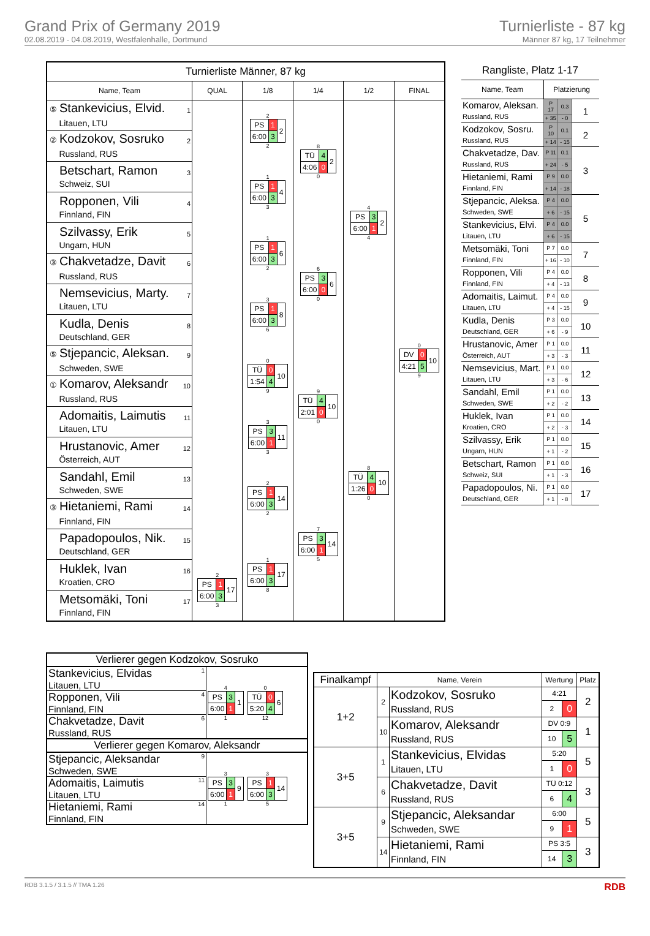Grand Prix of Germany 2019
02.08.2019 - 04.08.2019, Westfalenhalle, Dortmund
Turnierliste - 87 kg
Männer 87 kg, 17 Teilnehmer
| Turnierliste Männer, 87 kg | | | | | |
| --- | --- | --- | --- | --- | --- |
| Name, Team | QUAL | 1/8 | 1/4 | 1/2 | FINAL |
| ⑤ Stankevicius, Elvid. 1 Litauen, LTU | | 2 / PS / 1 / 2 / / 6:00 / 3 / / 2 | 8 / TÜ / 4 / 2 / / 4:06 / 0 / / 0 | 4 / PS / 3 / 2 / / 6:00 / 1 / / 4 | 0 / DV / 0 / 10 / / 4:21 / 5 / / 9 |
| ② Kodzokov, Sosruko 2 Russland, RUS | | | | | |
| Betschart, Ramon 3 Schweiz, SUI | | 1 / PS / 1 / 4 / / 6:00 / 3 / / 3 | | | |
| Ropponen, Vili 4 Finnland, FIN | | | | | |
| Szilvassy, Erik 5 Ungarn, HUN | | 1 / PS / 1 / 6 / / 6:00 / 3 / / 2 | 6 / PS / 3 / 6 / / 6:00 / 0 / / 0 | | |
| ③ Chakvetadze, Davit 6 Russland, RUS | | | | | |
| Nemsevicius, Marty. 7 Litauen, LTU | | 3 / PS / 1 / 8 / / 6:00 / 3 / / 6 | | | |
| Kudla, Denis 8 Deutschland, GER | | | | | |
| ⑤ Stjepancic, Aleksan. 9 Schweden, SWE | | 0 / TÜ / 0 / 10 / / 1:54 / 4 / / 9 | 9 / TÜ / 4 / 10 / / 2:01 / 0 / / 0 | 8 / TÜ / 4 / 10 / / 1:26 / 0 / / 0 | |
| ① Komarov, Aleksandr 10 Russland, RUS | | | | | |
| Adomaitis, Laimutis 11 Litauen, LTU | | 3 / PS / 3 / 11 / / 6:00 / 1 / / 3 | | | |
| Hrustanovic, Amer 12 Österreich, AUT | | | | | |
| Sandahl, Emil 13 Schweden, SWE | | 2 / PS / 1 / 14 / / 6:00 / 3 / / 2 | 7 / PS / 3 / 14 / / 6:00 / 1 / / 5 | | |
| ③ Hietaniemi, Rami 14 Finnland, FIN | | | | | |
| Papadopoulos, Nik. 15 Deutschland, GER | | 1 / PS / 1 / 17 / / 6:00 / 3 / / 8 | | | |
| Huklek, Ivan 16 Kroatien, CRO | 2 / PS / 1 / 17 / / 6:00 / 3 / / 3 | | | | |
| Metsomäki, Toni 17 Finnland, FIN | | | | | |
| Rangliste, Platz 1-17 | | | |
| --- | --- | --- | --- |
| Name, Team | Platzierung | | |
| Komarov, Aleksan. Russland, RUS | P 17 | 0.3 | 1 |
| | + 35 | - 0 | |
| Kodzokov, Sosru. Russland, RUS | P 10 | 0.1 | 2 |
| | + 14 | - 15 | |
| Chakvetadze, Dav. Russland, RUS | P 11 | 0.1 | 3 |
| | + 24 | - 5 | |
| Hietaniemi, Rami Finnland, FIN | P 9 | 0.0 | |
| | + 14 | - 18 | |
| Stjepancic, Aleksa. Schweden, SWE | P 4 | 0.0 | 5 |
| | + 6 | - 15 | |
| Stankevicius, Elvi. Litauen, LTU | P 4 | 0.0 | |
| | + 6 | - 15 | |
| Metsomäki, Toni Finnland, FIN | P 7 | 0.0 | 7 |
| | + 16 | - 10 | |
| Ropponen, Vili Finnland, FIN | P 4 | 0.0 | 8 |
| | + 4 | - 13 | |
| Adomaitis, Laimut. Litauen, LTU | P 4 | 0.0 | 9 |
| | + 4 | - 15 | |
| Kudla, Denis Deutschland, GER | P 3 | 0.0 | 10 |
| | + 6 | - 9 | |
| Hrustanovic, Amer Österreich, AUT | P 1 | 0.0 | 11 |
| | + 3 | - 3 | |
| Nemsevicius, Mart. Litauen, LTU | P 1 | 0.0 | 12 |
| | + 3 | - 6 | |
| Sandahl, Emil Schweden, SWE | P 1 | 0.0 | 13 |
| | + 2 | - 2 | |
| Huklek, Ivan Kroatien, CRO | P 1 | 0.0 | 14 |
| | + 2 | - 3 | |
| Szilvassy, Erik Ungarn, HUN | P 1 | 0.0 | 15 |
| | + 1 | - 2 | |
| Betschart, Ramon Schweiz, SUI | P 1 | 0.0 | 16 |
| | + 1 | - 3 | |
| Papadopoulos, Ni. Deutschland, GER | P 1 | 0.0 | 17 |
| | + 1 | - 8 | |
| Verlierer gegen Kodzokov, Sosruko | |
| Stankevicius, Elvidas 1 Litauen, LTU | 4 / PS / 3 / 1 / / 6:00 / 1 / / 1 0 / TÜ / 0 / 6 / / 5:20 / 4 / / 12 |
| Ropponen, Vili 4 Finnland, FIN | |
| Chakvetadze, Davit 6 Russland, RUS | |
| Verlierer gegen Komarov, Aleksandr | |
| Stjepancic, Aleksandar 9 Schweden, SWE | 3 / PS / 3 / 9 / / 6:00 / 1 / / 1 3 / PS / 1 / 14 / / 6:00 / 3 / / 5 |
| Adomaitis, Laimutis 11 Litauen, LTU | |
| Hietaniemi, Rami 14 Finnland, FIN | |
| Finalkampf | Name, Verein | | Wertung | | Platz |
| --- | --- | --- | --- | --- | --- |
| 1+2 | 2 | Kodzokov, Sosruko Russland, RUS | 4:21 | | 2 |
| | | | 2 | 0 | |
| | 10 | Komarov, Aleksandr Russland, RUS | DV 0:9 | | 1 |
| | | | 10 | 5 | |
| 3+5 | 1 | Stankevicius, Elvidas Litauen, LTU | 5:20 | | 5 |
| | | | 1 | 0 | |
| | 6 | Chakvetadze, Davit Russland, RUS | TÜ 0:12 | | 3 |
| | | | 6 | 4 | |
| 3+5 | 9 | Stjepancic, Aleksandar Schweden, SWE | 6:00 | | 5 |
| | | | 9 | 1 | |
| | 14 | Hietaniemi, Rami Finnland, FIN | PS 3:5 | | 3 |
| | | | 14 | 3 | |
RDB 3.1.5 / 3.1.5 // TMA 1.26 RDB